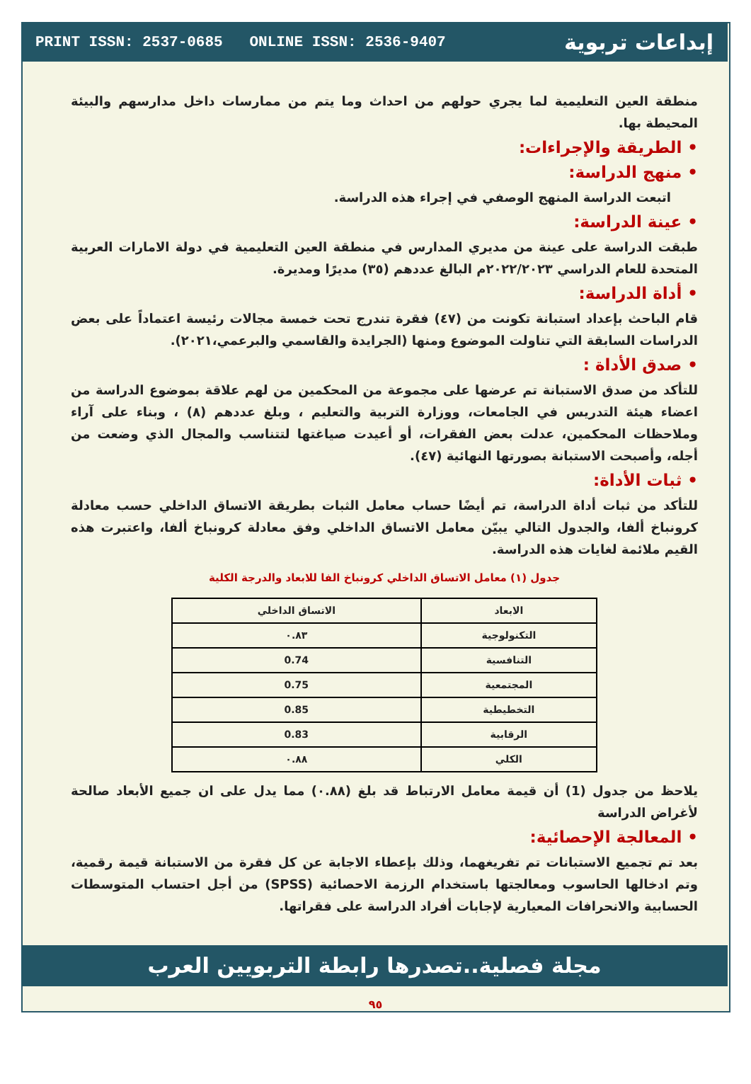PRINT ISSN: 2537-0685 ONLINE ISSN: 2536-9407 إبداعات تربوية
منطقة العين التعليمية لما يجري حولهم من احداث وما يتم من ممارسات داخل مدارسهم والبيئة المحيطة بها.
• الطريقة والإجراءات:
• منهج الدراسة:
اتبعت الدراسة المنهج الوصفي في إجراء هذه الدراسة.
• عينة الدراسة:
طبقت الدراسة على عينة من مديري المدارس في منطقة العين التعليمية في دولة الامارات العربية المتحدة للعام الدراسي ٢٠٢٢/٢٠٢٣م البالغ عددهم (٣٥) مديرًا ومديرة.
• أداة الدراسة:
قام الباحث بإعداد استبانة تكونت من (٤٧) فقرة تندرج تحت خمسة مجالات رئيسة اعتماداً على بعض الدراسات السابقة التي تناولت الموضوع ومنها (الجرايدة والقاسمي والبرعمي،٢٠٢١).
• صدق الأداة :
للتأكد من صدق الاستبانة تم عرضها على مجموعة من المحكمين من لهم علاقة بموضوع الدراسة من اعضاء هيئة التدريس في الجامعات، ووزارة التربية والتعليم ، وبلغ عددهم (٨) ، وبناء على آراء وملاحظات المحكمين، عدلت بعض الفقرات، أو أعيدت صياغتها لتتناسب والمجال الذي وضعت من أجله، وأصبحت الاستبانة بصورتها النهائية (٤٧).
• ثبات الأداة:
للتأكد من ثبات أداة الدراسة، تم أيضًا حساب معامل الثبات بطريقة الاتساق الداخلي حسب معادلة كرونباخ ألفا، والجدول التالي يبيّن معامل الاتساق الداخلي وفق معادلة كرونباخ ألفا، واعتبرت هذه القيم ملائمة لغايات هذه الدراسة.
جدول (١) معامل الاتساق الداخلي كرونباخ الفا للابعاد والدرجة الكلية
| الابعاد | الاتساق الداخلي |
| --- | --- |
| التكنولوجية | ٠.٨٣ |
| التنافسية | 0.74 |
| المجتمعية | 0.75 |
| التخطيطية | 0.85 |
| الرقابية | 0.83 |
| الكلي | ٠.٨٨ |
يلاحظ من جدول (1) أن قيمة معامل الارتباط قد بلغ (٠.٨٨) مما يدل على ان جميع الأبعاد صالحة لأغراض الدراسة
• المعالجة الإحصائية:
بعد تم تجميع الاستبانات تم تفريغهما، وذلك بإعطاء الاجابة عن كل فقرة من الاستبانة قيمة رقمية، وتم ادخالها الحاسوب ومعالجتها باستخدام الرزمة الاحصائية (SPSS) من أجل احتساب المتوسطات الحسابية والانحرافات المعيارية لإجابات أفراد الدراسة على فقراتها.
مجلة فصلية..تصدرها رابطة التربويين العرب
٩٥